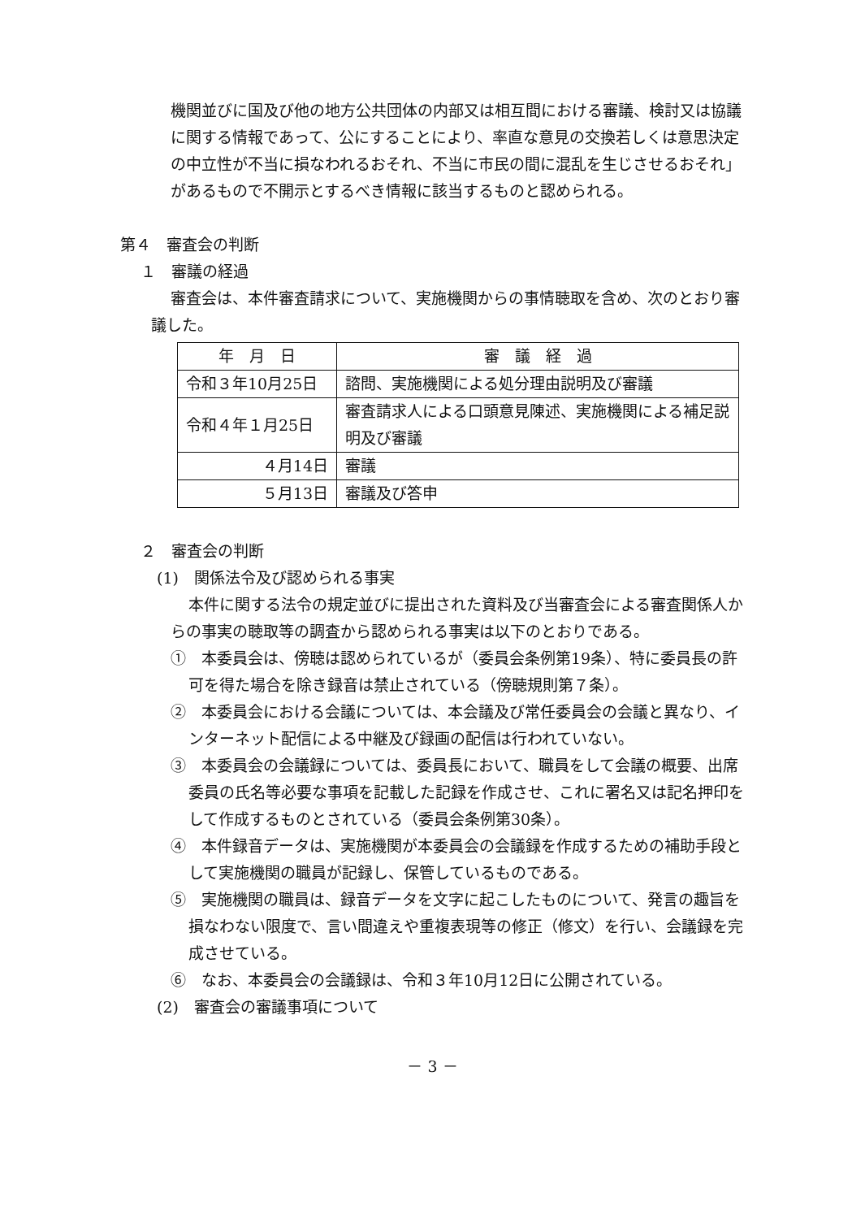機関並びに国及び他の地方公共団体の内部又は相互間における審議、検討又は協議に関する情報であって、公にすることにより、率直な意見の交換若しくは意思決定の中立性が不当に損なわれるおそれ、不当に市民の間に混乱を生じさせるおそれ」があるもので不開示とするべき情報に該当するものと認められる。
第４　審査会の判断
１　審議の経過
審査会は、本件審査請求について、実施機関からの事情聴取を含め、次のとおり審議した。
| 年 月 日 | 審 議 経 過 |
| --- | --- |
| 令和３年10月25日 | 諮問、実施機関による処分理由説明及び審議 |
| 令和４年１月25日 | 審査請求人による口頭意見陳述、実施機関による補足説明及び審議 |
| ４月14日 | 審議 |
| ５月13日 | 審議及び答申 |
２　審査会の判断
(1)　関係法令及び認められる事実
本件に関する法令の規定並びに提出された資料及び当審査会による審査関係人からの事実の聴取等の調査から認められる事実は以下のとおりである。
①　本委員会は、傍聴は認められているが（委員会条例第19条）、特に委員長の許可を得た場合を除き録音は禁止されている（傍聴規則第７条）。
②　本委員会における会議については、本会議及び常任委員会の会議と異なり、インターネット配信による中継及び録画の配信は行われていない。
③　本委員会の会議録については、委員長において、職員をして会議の概要、出席委員の氏名等必要な事項を記載した記録を作成させ、これに署名又は記名押印をして作成するものとされている（委員会条例第30条）。
④　本件録音データは、実施機関が本委員会の会議録を作成するための補助手段として実施機関の職員が記録し、保管しているものである。
⑤　実施機関の職員は、録音データを文字に起こしたものについて、発言の趣旨を損なわない限度で、言い間違えや重複表現等の修正（修文）を行い、会議録を完成させている。
⑥　なお、本委員会の会議録は、令和３年10月12日に公開されている。
(2)　審査会の審議事項について
－ 3 －